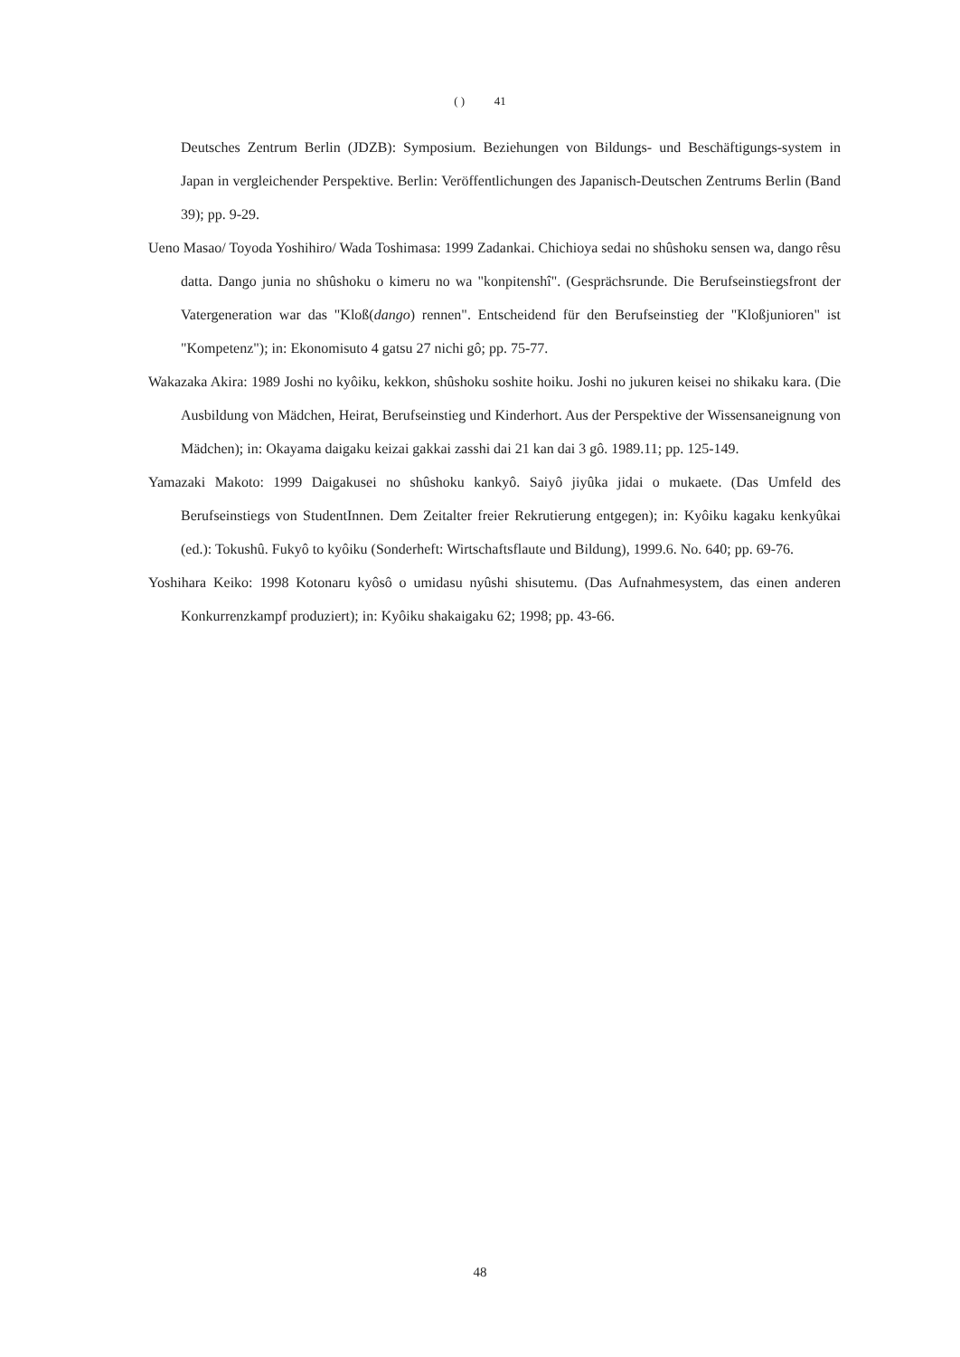( ) 41
Deutsches Zentrum Berlin (JDZB): Symposium. Beziehungen von Bildungs- und Beschäftigungs-system in Japan in vergleichender Perspektive. Berlin: Veröffentlichungen des Japanisch-Deutschen Zentrums Berlin (Band 39); pp. 9-29.
Ueno Masao/ Toyoda Yoshihiro/ Wada Toshimasa: 1999 Zadankai. Chichioya sedai no shûshoku sensen wa, dango rêsu datta. Dango junia no shûshoku o kimeru no wa "konpitenshî". (Gesprächsrunde. Die Berufseinstiegsfront der Vatergeneration war das "Kloß(dango) rennen". Entscheidend für den Berufseinstieg der "Kloßjunioren" ist "Kompetenz"); in: Ekonomisuto 4 gatsu 27 nichi gô; pp. 75-77.
Wakazaka Akira: 1989 Joshi no kyôiku, kekkon, shûshoku soshite hoiku. Joshi no jukuren keisei no shikaku kara. (Die Ausbildung von Mädchen, Heirat, Berufseinstieg und Kinderhort. Aus der Perspektive der Wissensaneignung von Mädchen); in: Okayama daigaku keizai gakkai zasshi dai 21 kan dai 3 gô. 1989.11; pp. 125-149.
Yamazaki Makoto: 1999 Daigakusei no shûshoku kankyô. Saiyô jiyûka jidai o mukaete. (Das Umfeld des Berufseinstiegs von StudentInnen. Dem Zeitalter freier Rekrutierung entgegen); in: Kyôiku kagaku kenkyûkai (ed.): Tokushû. Fukyô to kyôiku (Sonderheft: Wirtschaftsflaute und Bildung), 1999.6. No. 640; pp. 69-76.
Yoshihara Keiko: 1998 Kotonaru kyôsô o umidasu nyûshi shisutemu. (Das Aufnahmesystem, das einen anderen Konkurrenzkampf produziert); in: Kyôiku shakaigaku 62; 1998; pp. 43-66.
48